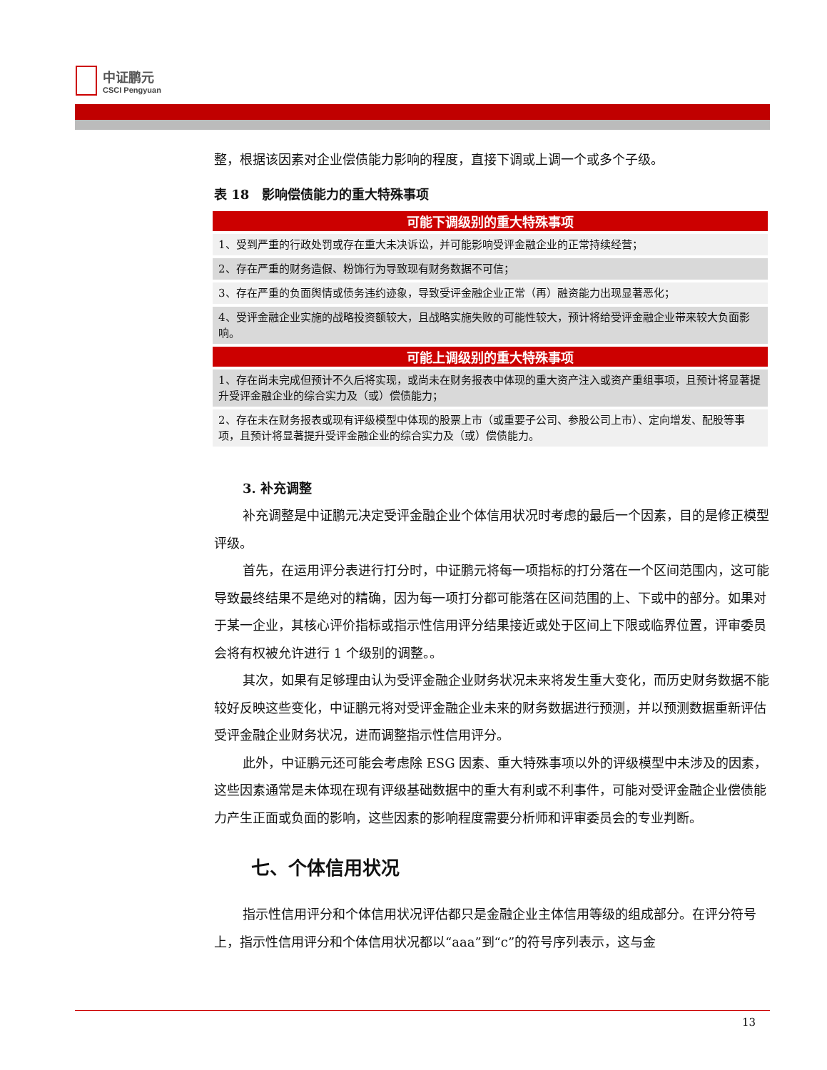中证鹏元
CSCI Pengyuan
整，根据该因素对企业偿债能力影响的程度，直接下调或上调一个或多个子级。
表 18　影响偿债能力的重大特殊事项
| 可能下调级别的重大特殊事项 |
| --- |
| 1、受到严重的行政处罚或存在重大未决诉讼，并可能影响受评金融企业的正常持续经营； |
| 2、存在严重的财务造假、粉饰行为导致现有财务数据不可信； |
| 3、存在严重的负面舆情或债务违约迹象，导致受评金融企业正常（再）融资能力出现显著恶化； |
| 4、受评金融企业实施的战略投资额较大，且战略实施失败的可能性较大，预计将给受评金融企业带来较大负面影响。 |
| 可能上调级别的重大特殊事项 |
| 1、存在尚未完成但预计不久后将实现，或尚未在财务报表中体现的重大资产注入或资产重组事项，且预计将显著提升受评金融企业的综合实力及（或）偿债能力； |
| 2、存在未在财务报表或现有评级模型中体现的股票上市（或重要子公司、参股公司上市）、定向增发、配股等事项，且预计将显著提升受评金融企业的综合实力及（或）偿债能力。 |
3. 补充调整
补充调整是中证鹏元决定受评金融企业个体信用状况时考虑的最后一个因素，目的是修正模型评级。
首先，在运用评分表进行打分时，中证鹏元将每一项指标的打分落在一个区间范围内，这可能导致最终结果不是绝对的精确，因为每一项打分都可能落在区间范围的上、下或中的部分。如果对于某一企业，其核心评价指标或指示性信用评分结果接近或处于区间上下限或临界位置，评审委员会将有权被允许进行 1 个级别的调整。。
其次，如果有足够理由认为受评金融企业财务状况未来将发生重大变化，而历史财务数据不能较好反映这些变化，中证鹏元将对受评金融企业未来的财务数据进行预测，并以预测数据重新评估受评金融企业财务状况，进而调整指示性信用评分。
此外，中证鹏元还可能会考虑除 ESG 因素、重大特殊事项以外的评级模型中未涉及的因素，这些因素通常是未体现在现有评级基础数据中的重大有利或不利事件，可能对受评金融企业偿债能力产生正面或负面的影响，这些因素的影响程度需要分析师和评审委员会的专业判断。
七、个体信用状况
指示性信用评分和个体信用状况评估都只是金融企业主体信用等级的组成部分。在评分符号上，指示性信用评分和个体信用状况都以“aaa”到“c”的符号序列表示，这与金
13